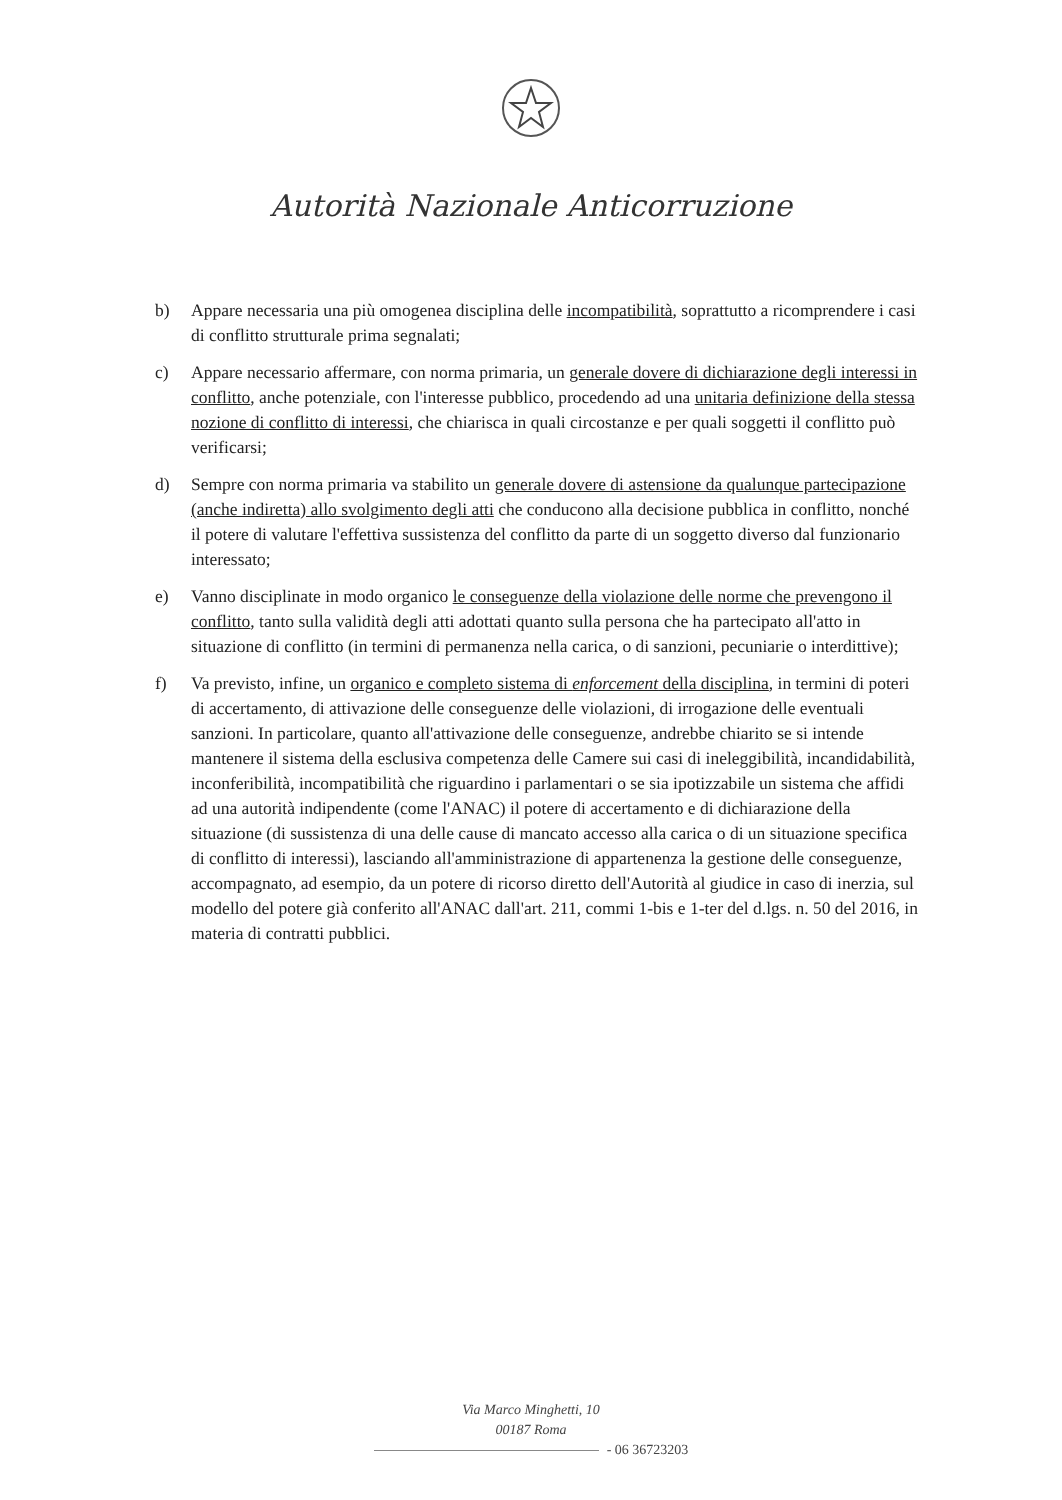Autorità Nazionale Anticorruzione
b) Appare necessaria una più omogenea disciplina delle incompatibilità, soprattutto a ricomprendere i casi di conflitto strutturale prima segnalati;
c) Appare necessario affermare, con norma primaria, un generale dovere di dichiarazione degli interessi in conflitto, anche potenziale, con l'interesse pubblico, procedendo ad una unitaria definizione della stessa nozione di conflitto di interessi, che chiarisca in quali circostanze e per quali soggetti il conflitto può verificarsi;
d) Sempre con norma primaria va stabilito un generale dovere di astensione da qualunque partecipazione (anche indiretta) allo svolgimento degli atti che conducono alla decisione pubblica in conflitto, nonché il potere di valutare l'effettiva sussistenza del conflitto da parte di un soggetto diverso dal funzionario interessato;
e) Vanno disciplinate in modo organico le conseguenze della violazione delle norme che prevengono il conflitto, tanto sulla validità degli atti adottati quanto sulla persona che ha partecipato all'atto in situazione di conflitto (in termini di permanenza nella carica, o di sanzioni, pecuniarie o interdittive);
f) Va previsto, infine, un organico e completo sistema di enforcement della disciplina, in termini di poteri di accertamento, di attivazione delle conseguenze delle violazioni, di irrogazione delle eventuali sanzioni. In particolare, quanto all'attivazione delle conseguenze, andrebbe chiarito se si intende mantenere il sistema della esclusiva competenza delle Camere sui casi di ineleggibilità, incandidabilità, inconferibilità, incompatibilità che riguardino i parlamentari o se sia ipotizzabile un sistema che affidi ad una autorità indipendente (come l'ANAC) il potere di accertamento e di dichiarazione della situazione (di sussistenza di una delle cause di mancato accesso alla carica o di un situazione specifica di conflitto di interessi), lasciando all'amministrazione di appartenenza la gestione delle conseguenze, accompagnato, ad esempio, da un potere di ricorso diretto dell'Autorità al giudice in caso di inerzia, sul modello del potere già conferito all'ANAC dall'art. 211, commi 1-bis e 1-ter del d.lgs. n. 50 del 2016, in materia di contratti pubblici.
Via Marco Minghetti, 10
00187 Roma
- 06 36723203